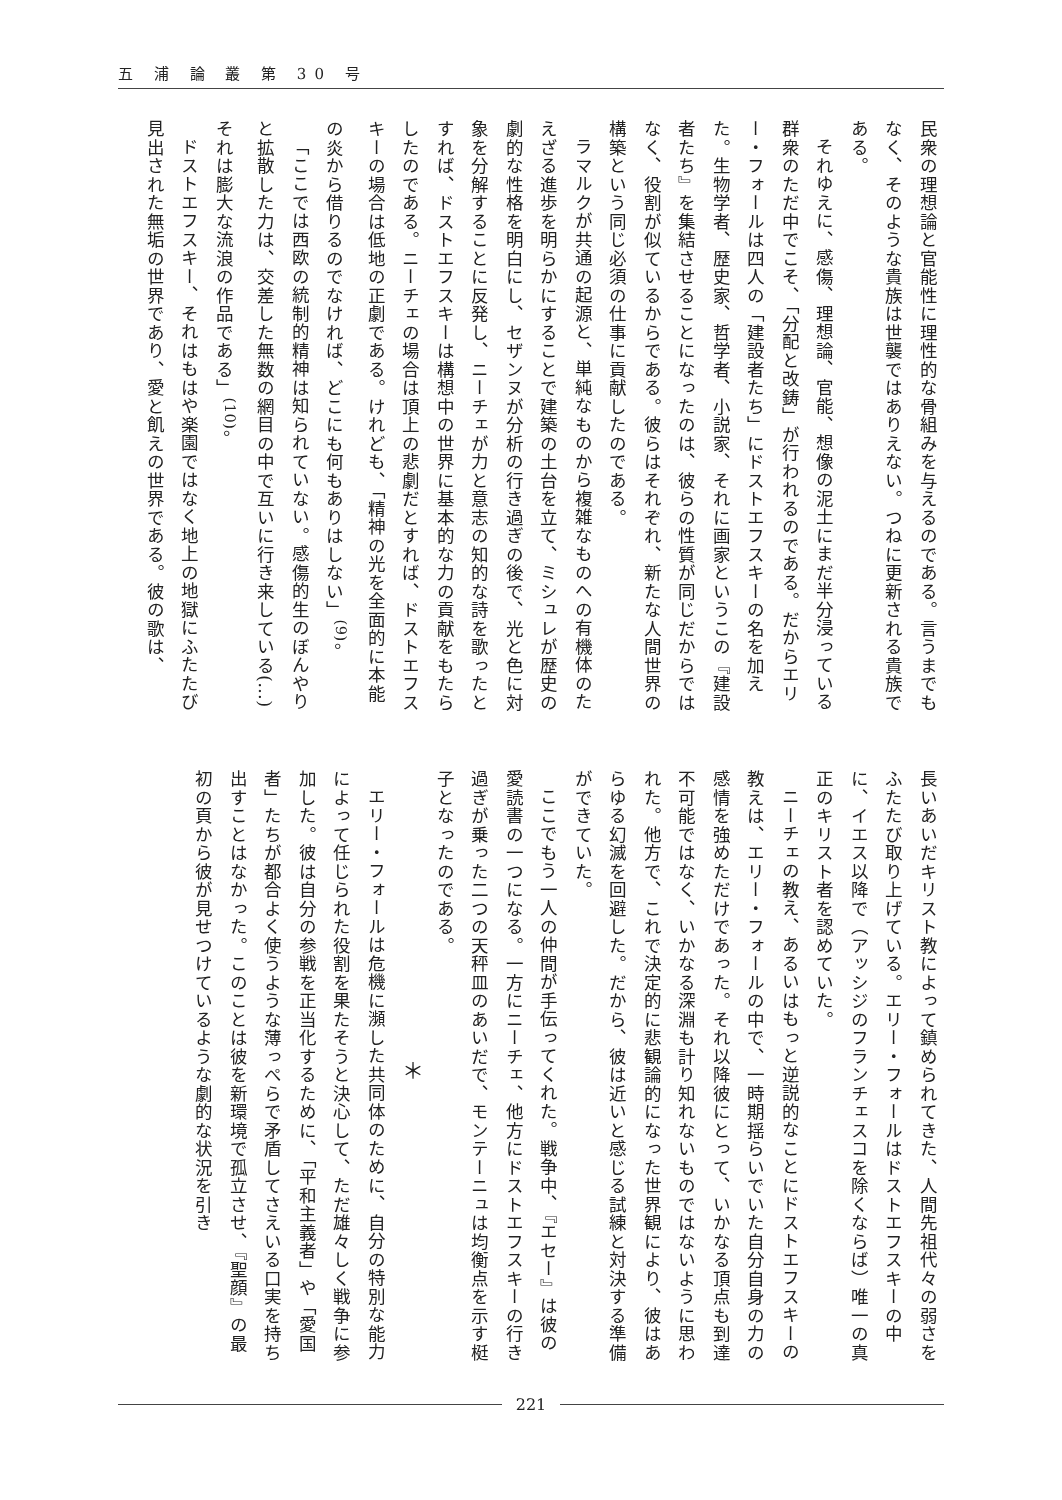五 浦 論 叢 第 30 号
民衆の理想論と官能性に理性的な骨組みを与えるのである。言うまでもなく、そのような貴族は世襲ではありえない。つねに更新される貴族である。
それゆえに、感傷、理想論、官能、想像の泥土にまだ半分浸っている群衆のただ中でこそ、「分配と改鋳」が行われるのである。だからエリー・フォールは四人の「建設者たち」にドストエフスキーの名を加えた。生物学者、歴史家、哲学者、小説家、それに画家というこの『建設者たち』を集結させることになったのは、彼らの性質が同じだからではなく、役割が似ているからである。彼らはそれぞれ、新たな人間世界の構築という同じ必須の仕事に貢献したのである。
ラマルクが共通の起源と、単純なものから複雑なものへの有機体のたえざる進歩を明らかにすることで建築の土台を立て、ミシュレが歴史の劇的な性格を明白にし、セザンヌが分析の行き過ぎの後で、光と色に対象を分解することに反発し、ニーチェが力と意志の知的な詩を歌ったとすれば、ドストエフスキーは構想中の世界に基本的な力の貢献をもたらしたのである。ニーチェの場合は頂上の悲劇だとすれば、ドストエフスキーの場合は低地の正劇である。けれども、「精神の光を全面的に本能の炎から借りるのでなければ、どこにも何もありはしない」<sup>(9)</sup>。
「ここでは西欧の統制的精神は知られていない。感傷的生のぼんやりと拡散した力は、交差した無数の網目の中で互いに行き来している(…)それは膨大な流浪の作品である」<sup>(10)</sup>。
ドストエフスキー、それはもはや楽園ではなく地上の地獄にふたたび見出された無垢の世界であり、愛と飢えの世界である。彼の歌は、
長いあいだキリスト教によって鎮められてきた、人間先祖代々の弱さをふたたび取り上げている。エリー・フォールはドストエフスキーの中に、イエス以降で（アッシジのフランチェスコを除くならば）唯一の真正のキリスト者を認めていた。
ニーチェの教え、あるいはもっと逆説的なことにドストエフスキーの教えは、エリー・フォールの中で、一時期揺らいでいた自分自身の力の感情を強めただけであった。それ以降彼にとって、いかなる頂点も到達不可能ではなく、いかなる深淵も計り知れないものではないように思われた。他方で、これで決定的に悲観論的になった世界観により、彼はあらゆる幻滅を回避した。だから、彼は近いと感じる試練と対決する準備ができていた。
ここでもう一人の仲間が手伝ってくれた。戦争中、『エセー』は彼の愛読書の一つになる。一方にニーチェ、他方にドストエフスキーの行き過ぎが乗った二つの天秤皿のあいだで、モンテーニュは均衡点を示す梃子となったのである。
＊
エリー・フォールは危機に瀕した共同体のために、自分の特別な能力によって任じられた役割を果たそうと決心して、ただ雄々しく戦争に参加した。彼は自分の参戦を正当化するために、「平和主義者」や「愛国者」たちが都合よく使うような薄っぺらで矛盾してさえいる口実を持ち出すことはなかった。このことは彼を新環境で孤立させ、『聖顔』の最初の頁から彼が見せつけているような劇的な状況を引き
221